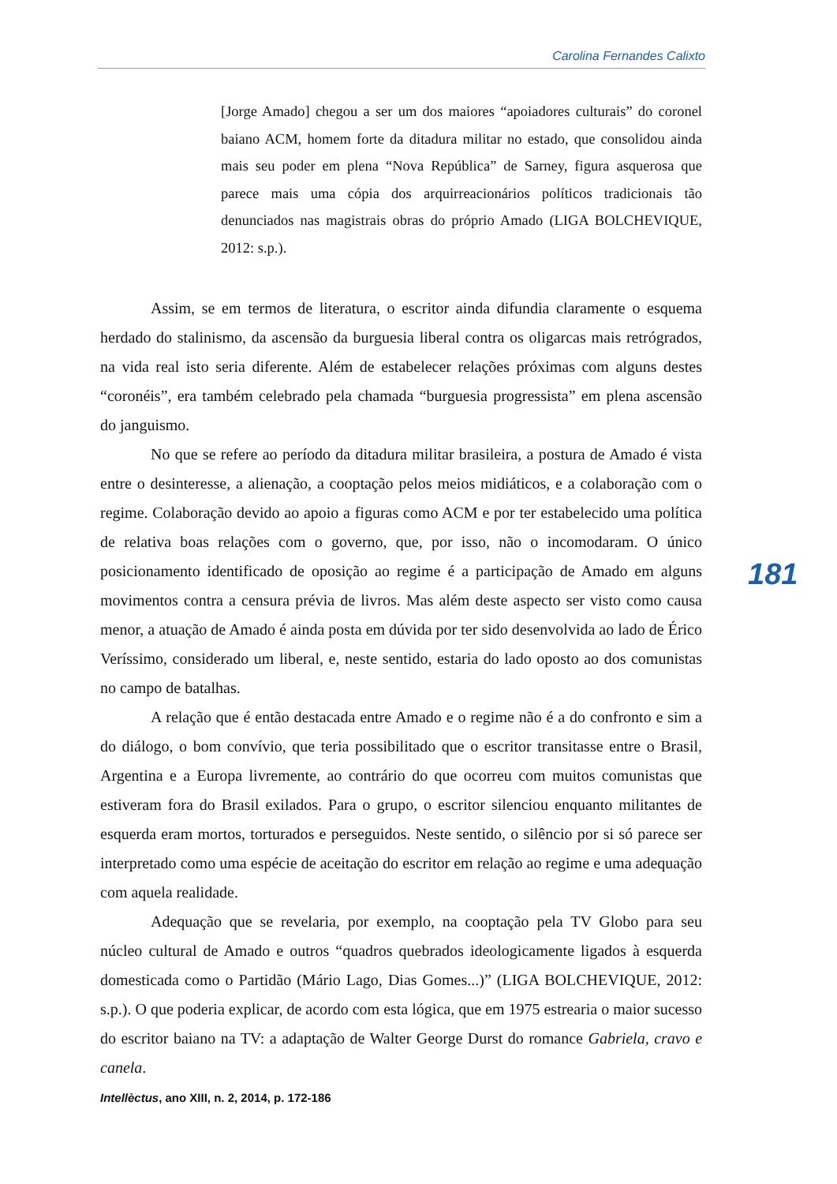Carolina Fernandes Calixto
[Jorge Amado] chegou a ser um dos maiores “apoiadores culturais” do coronel baiano ACM, homem forte da ditadura militar no estado, que consolidou ainda mais seu poder em plena “Nova República” de Sarney, figura asquerosa que parece mais uma cópia dos arquirreacionários políticos tradicionais tão denunciados nas magistrais obras do próprio Amado (LIGA BOLCHEVIQUE, 2012: s.p.).
Assim, se em termos de literatura, o escritor ainda difundia claramente o esquema herdado do stalinismo, da ascensão da burguesia liberal contra os oligarcas mais retrógrados, na vida real isto seria diferente. Além de estabelecer relações próximas com alguns destes “coronéis”, era também celebrado pela chamada “burguesia progressista” em plena ascensão do janguismo.
No que se refere ao período da ditadura militar brasileira, a postura de Amado é vista entre o desinteresse, a alienação, a cooptação pelos meios midiáticos, e a colaboração com o regime. Colaboração devido ao apoio a figuras como ACM e por ter estabelecido uma política de relativa boas relações com o governo, que, por isso, não o incomodaram. O único posicionamento identificado de oposição ao regime é a participação de Amado em alguns movimentos contra a censura prévia de livros. Mas além deste aspecto ser visto como causa menor, a atuação de Amado é ainda posta em dúvida por ter sido desenvolvida ao lado de Érico Veríssimo, considerado um liberal, e, neste sentido, estaria do lado oposto ao dos comunistas no campo de batalhas.
A relação que é então destacada entre Amado e o regime não é a do confronto e sim a do diálogo, o bom convívio, que teria possibilitado que o escritor transitasse entre o Brasil, Argentina e a Europa livremente, ao contrário do que ocorreu com muitos comunistas que estiveram fora do Brasil exilados. Para o grupo, o escritor silenciou enquanto militantes de esquerda eram mortos, torturados e perseguidos. Neste sentido, o silêncio por si só parece ser interpretado como uma espécie de aceitação do escritor em relação ao regime e uma adequação com aquela realidade.
Adequação que se revelaria, por exemplo, na cooptação pela TV Globo para seu núcleo cultural de Amado e outros “quadros quebrados ideologicamente ligados à esquerda domesticada como o Partidão (Mário Lago, Dias Gomes...)” (LIGA BOLCHEVIQUE, 2012: s.p.). O que poderia explicar, de acordo com esta lógica, que em 1975 estrearia o maior sucesso do escritor baiano na TV: a adaptação de Walter George Durst do romance Gabriela, cravo e canela.
181
Intellèctus, ano XIII, n. 2, 2014, p. 172-186